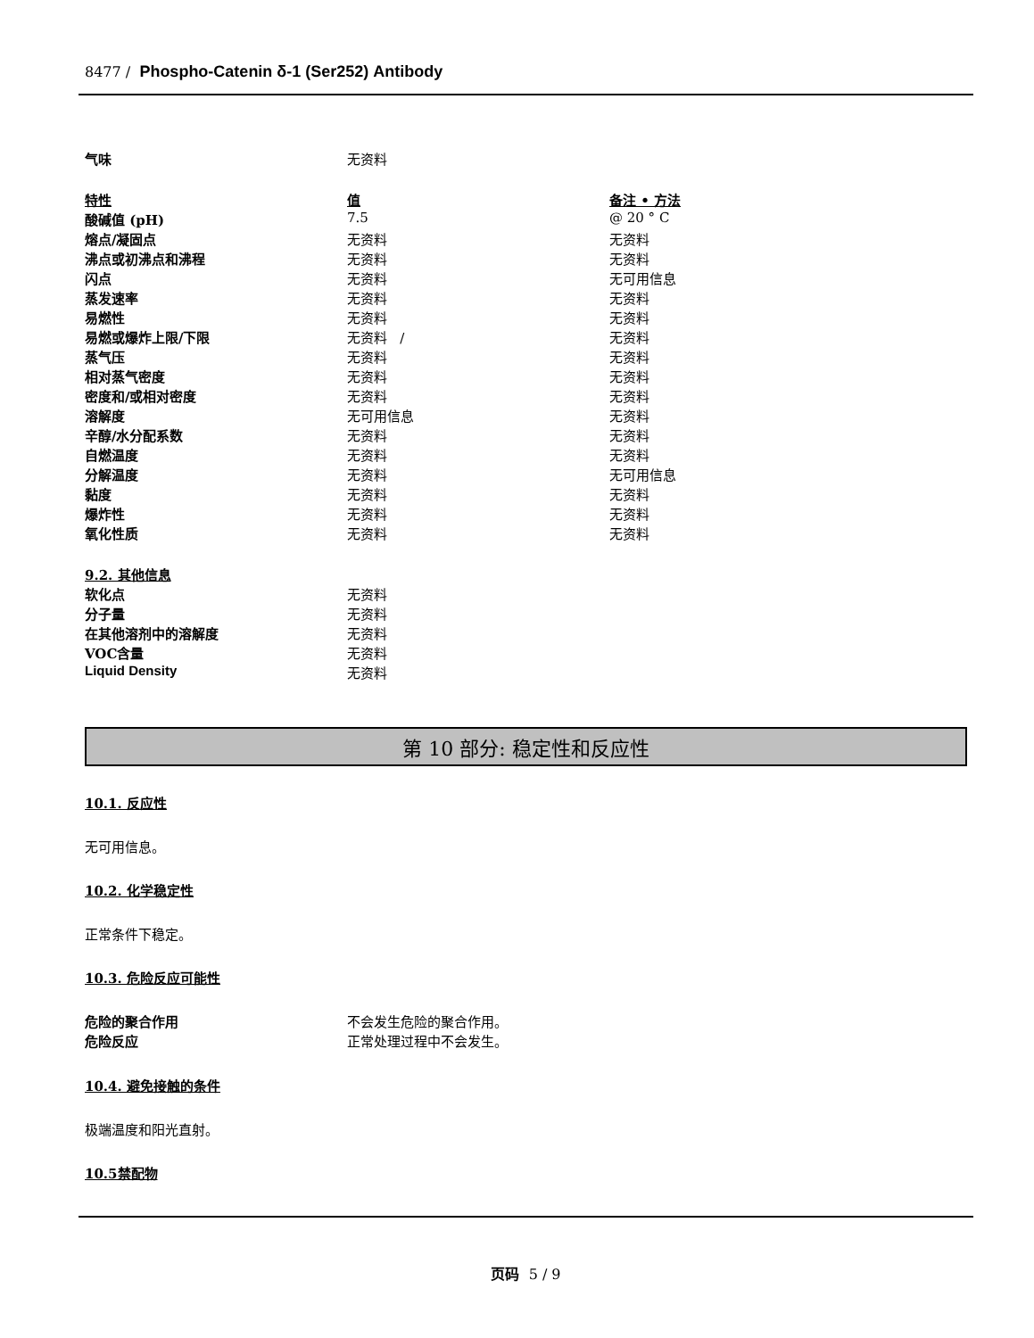8477 / Phospho-Catenin δ-1 (Ser252) Antibody
| 气味 | 无资料 | |
| 特性 | 值 | 备注 • 方法 |
| 酸碱值 (pH) | 7.5 | @ 20 ° C |
| 熔点/凝固点 | 无资料 | 无资料 |
| 沸点或初沸点和沸程 | 无资料 | 无资料 |
| 闪点 | 无资料 | 无可用信息 |
| 蒸发速率 | 无资料 | 无资料 |
| 易燃性 | 无资料 | 无资料 |
| 易燃或爆炸上限/下限 | 无资料 / | 无资料 |
| 蒸气压 | 无资料 | 无资料 |
| 相对蒸气密度 | 无资料 | 无资料 |
| 密度和/或相对密度 | 无资料 | 无资料 |
| 溶解度 | 无可用信息 | 无资料 |
| 辛醇/水分配系数 | 无资料 | 无资料 |
| 自燃温度 | 无资料 | 无资料 |
| 分解温度 | 无资料 | 无可用信息 |
| 黏度 | 无资料 | 无资料 |
| 爆炸性 | 无资料 | 无资料 |
| 氧化性质 | 无资料 | 无资料 |
| 9.2. 其他信息 | | |
| 软化点 | 无资料 | |
| 分子量 | 无资料 | |
| 在其他溶剂中的溶解度 | 无资料 | |
| VOC含量 | 无资料 | |
| Liquid Density | 无资料 | |
第 10 部分: 稳定性和反应性
10.1. 反应性
无可用信息。
10.2. 化学稳定性
正常条件下稳定。
10.3. 危险反应可能性
| 危险的聚合作用 | 不会发生危险的聚合作用。 |
| 危险反应 | 正常处理过程中不会发生。 |
10.4. 避免接触的条件
极端温度和阳光直射。
10.5禁配物
页码 5 / 9